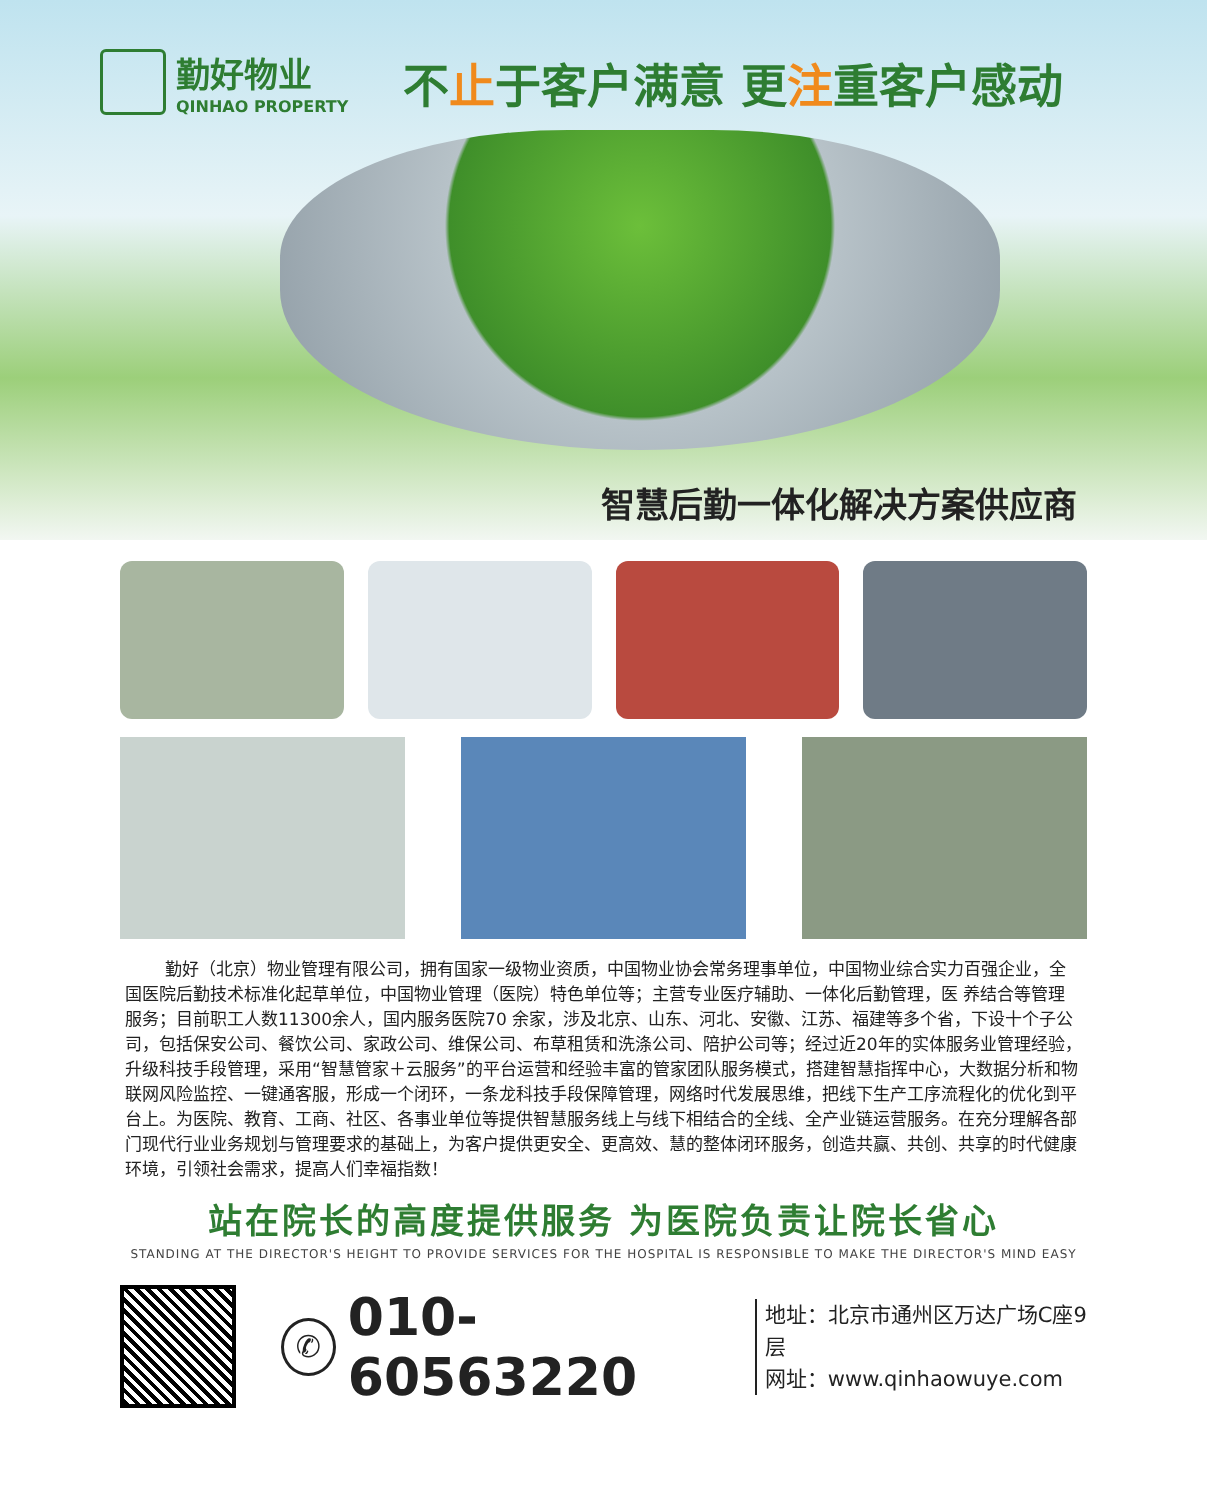勤好物业
QINHAO PROPERTY
不止于客户满意 更注重客户感动
智慧后勤一体化解决方案供应商
>>>>>>>>>>>>>>>>>>>>>>>>>>>>>>>>>>>>>>>>>>>>>>>>>>>>>>>>>>>>>>>>>>>>>>>>
勤好（北京）物业管理有限公司，拥有国家一级物业资质，中国物业协会常务理事单位，中国物业综合实力百强企业，全国医院后勤技术标准化起草单位，中国物业管理（医院）特色单位等；主营专业医疗辅助、一体化后勤管理，医 养结合等管理服务；目前职工人数11300余人，国内服务医院70 余家，涉及北京、山东、河北、安徽、江苏、福建等多个省，下设十个子公司，包括保安公司、餐饮公司、家政公司、维保公司、布草租赁和洗涤公司、陪护公司等；经过近20年的实体服务业管理经验，升级科技手段管理，采用“智慧管家＋云服务”的平台运营和经验丰富的管家团队服务模式，搭建智慧指挥中心，大数据分析和物联网风险监控、一键通客服，形成一个闭环，一条龙科技手段保障管理，网络时代发展思维，把线下生产工序流程化的优化到平台上。为医院、教育、工商、社区、各事业单位等提供智慧服务线上与线下相结合的全线、全产业链运营服务。在充分理解各部门现代行业业务规划与管理要求的基础上，为客户提供更安全、更高效、慧的整体闭环服务，创造共赢、共创、共享的时代健康环境，引领社会需求，提高人们幸福指数！
站在院长的高度提供服务 为医院负责让院长省心
STANDING AT THE DIRECTOR'S HEIGHT TO PROVIDE SERVICES FOR THE HOSPITAL IS RESPONSIBLE TO MAKE THE DIRECTOR'S MIND EASY
✆ 010-60563220
地址：北京市通州区万达广场C座9层
网址：www.qinhaowuye.com